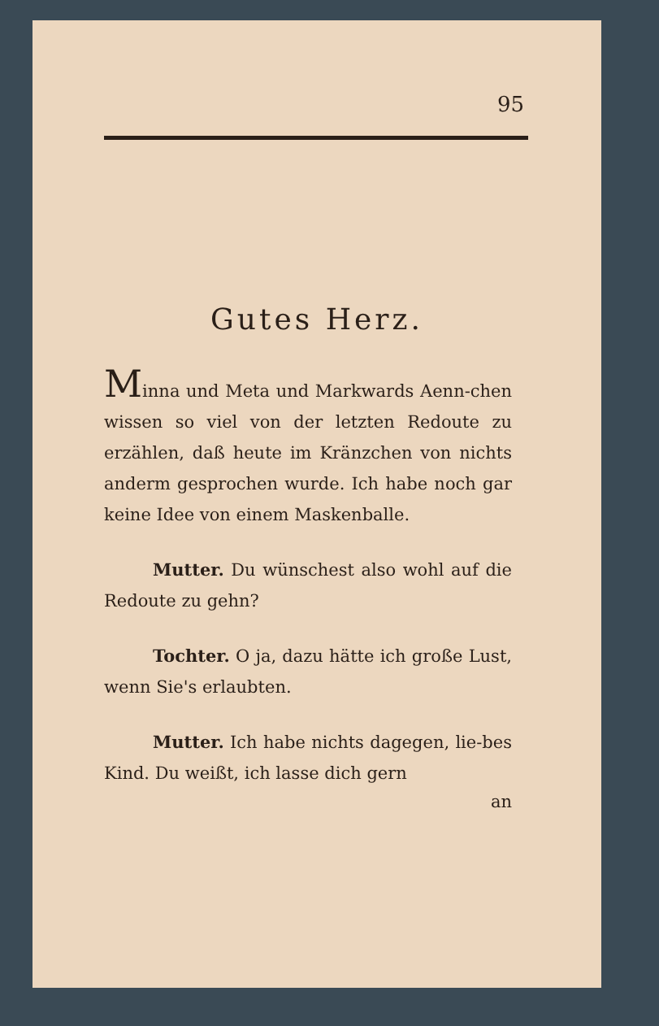95
Gutes Herz.
Minna und Meta und Markwards Aenn-chen wissen so viel von der letzten Redoute zu erzählen, daß heute im Kränzchen von nichts anderm gesprochen wurde. Ich habe noch gar keine Idee von einem Maskenballe.
Mutter. Du wünschest also wohl auf die Redoute zu gehn?
Tochter. O ja, dazu hätte ich große Lust, wenn Sie's erlaubten.
Mutter. Ich habe nichts dagegen, lie-bes Kind. Du weißt, ich lasse dich gern
an